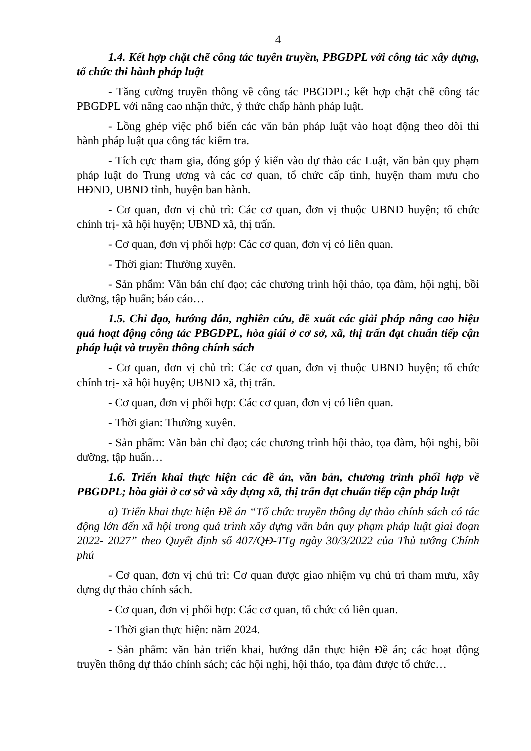4
1.4. Kết hợp chặt chẽ công tác tuyên truyền, PBGDPL với công tác xây dựng, tổ chức thi hành pháp luật
- Tăng cường truyền thông về công tác PBGDPL; kết hợp chặt chẽ công tác PBGDPL với nâng cao nhận thức, ý thức chấp hành pháp luật.
- Lồng ghép việc phổ biến các văn bản pháp luật vào hoạt động theo dõi thi hành pháp luật qua công tác kiểm tra.
- Tích cực tham gia, đóng góp ý kiến vào dự thảo các Luật, văn bản quy phạm pháp luật do Trung ương và các cơ quan, tổ chức cấp tỉnh, huyện tham mưu cho HĐND, UBND tỉnh, huyện ban hành.
- Cơ quan, đơn vị chủ trì: Các cơ quan, đơn vị thuộc UBND huyện; tổ chức chính trị- xã hội huyện; UBND xã, thị trấn.
- Cơ quan, đơn vị phối hợp: Các cơ quan, đơn vị có liên quan.
- Thời gian: Thường xuyên.
- Sản phẩm: Văn bản chỉ đạo; các chương trình hội thảo, tọa đàm, hội nghị, bồi dưỡng, tập huấn; báo cáo…
1.5. Chỉ đạo, hướng dẫn, nghiên cứu, đề xuất các giải pháp nâng cao hiệu quả hoạt động công tác PBGDPL, hòa giải ở cơ sở, xã, thị trấn đạt chuẩn tiếp cận pháp luật và truyền thông chính sách
- Cơ quan, đơn vị chủ trì: Các cơ quan, đơn vị thuộc UBND huyện; tổ chức chính trị- xã hội huyện; UBND xã, thị trấn.
- Cơ quan, đơn vị phối hợp: Các cơ quan, đơn vị có liên quan.
- Thời gian: Thường xuyên.
- Sản phẩm: Văn bản chỉ đạo; các chương trình hội thảo, tọa đàm, hội nghị, bồi dưỡng, tập huấn…
1.6. Triển khai thực hiện các đề án, văn bản, chương trình phối hợp về PBGDPL; hòa giải ở cơ sở và xây dựng xã, thị trấn đạt chuẩn tiếp cận pháp luật
a) Triển khai thực hiện Đề án “Tổ chức truyền thông dự thảo chính sách có tác động lớn đến xã hội trong quá trình xây dựng văn bản quy phạm pháp luật giai đoạn 2022- 2027” theo Quyết định số 407/QĐ-TTg ngày 30/3/2022 của Thủ tướng Chính phủ
- Cơ quan, đơn vị chủ trì: Cơ quan được giao nhiệm vụ chủ trì tham mưu, xây dựng dự thảo chính sách.
- Cơ quan, đơn vị phối hợp: Các cơ quan, tổ chức có liên quan.
- Thời gian thực hiện: năm 2024.
- Sản phẩm: văn bản triển khai, hướng dẫn thực hiện Đề án; các hoạt động truyền thông dự thảo chính sách; các hội nghị, hội thảo, tọa đàm được tổ chức…